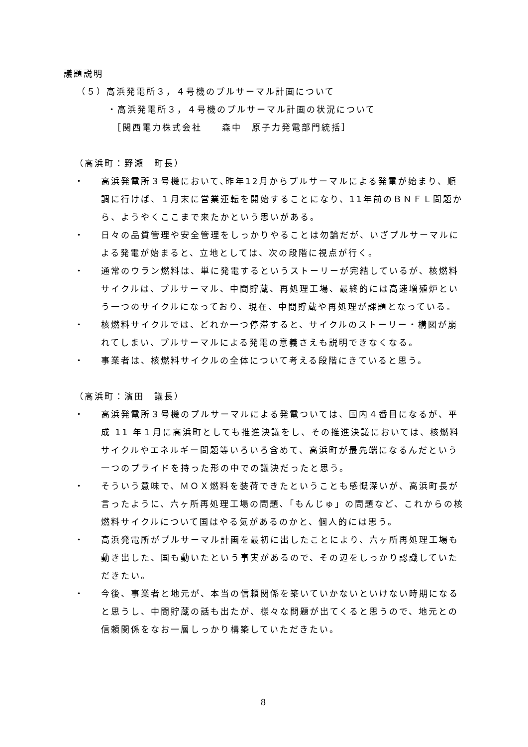議題説明
（５）高浜発電所３，４号機のプルサーマル計画について
・高浜発電所３，４号機のプルサーマル計画の状況について
［関西電力株式会社　　森中　原子力発電部門統括］
（高浜町：野瀬　町長）
・ 高浜発電所３号機において､昨年12月からプルサーマルによる発電が始まり、順調に行けば、１月末に営業運転を開始することになり、11年前のＢＮＦＬ問題から、ようやくここまで来たかという思いがある。
・ 日々の品質管理や安全管理をしっかりやることは勿論だが、いざプルサーマルによる発電が始まると、立地としては、次の段階に視点が行く。
・ 通常のウラン燃料は、単に発電するというストーリーが完結しているが、核燃料サイクルは、プルサーマル、中間貯蔵、再処理工場、最終的には高速増殖炉という一つのサイクルになっており、現在、中間貯蔵や再処理が課題となっている。
・ 核燃料サイクルでは、どれか一つ停滞すると、サイクルのストーリー・構図が崩れてしまい、プルサーマルによる発電の意義さえも説明できなくなる。
・ 事業者は、核燃料サイクルの全体について考える段階にきていると思う。
（高浜町：濱田　議長）
・ 高浜発電所３号機のプルサーマルによる発電ついては、国内４番目になるが、平成 11 年１月に高浜町としても推進決議をし、その推進決議においては、核燃料サイクルやエネルギー問題等いろいろ含めて、高浜町が最先端になるんだという一つのプライドを持った形の中での議決だったと思う。
・ そういう意味で、ＭＯＸ燃料を装荷できたということも感慨深いが、高浜町長が言ったように、六ヶ所再処理工場の問題､「もんじゅ」の問題など、これからの核燃料サイクルについて国はやる気があるのかと、個人的には思う。
・ 高浜発電所がプルサーマル計画を最初に出したことにより、六ヶ所再処理工場も動き出した、国も動いたという事実があるので、その辺をしっかり認識していただきたい。
・ 今後、事業者と地元が、本当の信頼関係を築いていかないといけない時期になると思うし、中間貯蔵の話も出たが、様々な問題が出てくると思うので、地元との信頼関係をなお一層しっかり構築していただきたい。
8